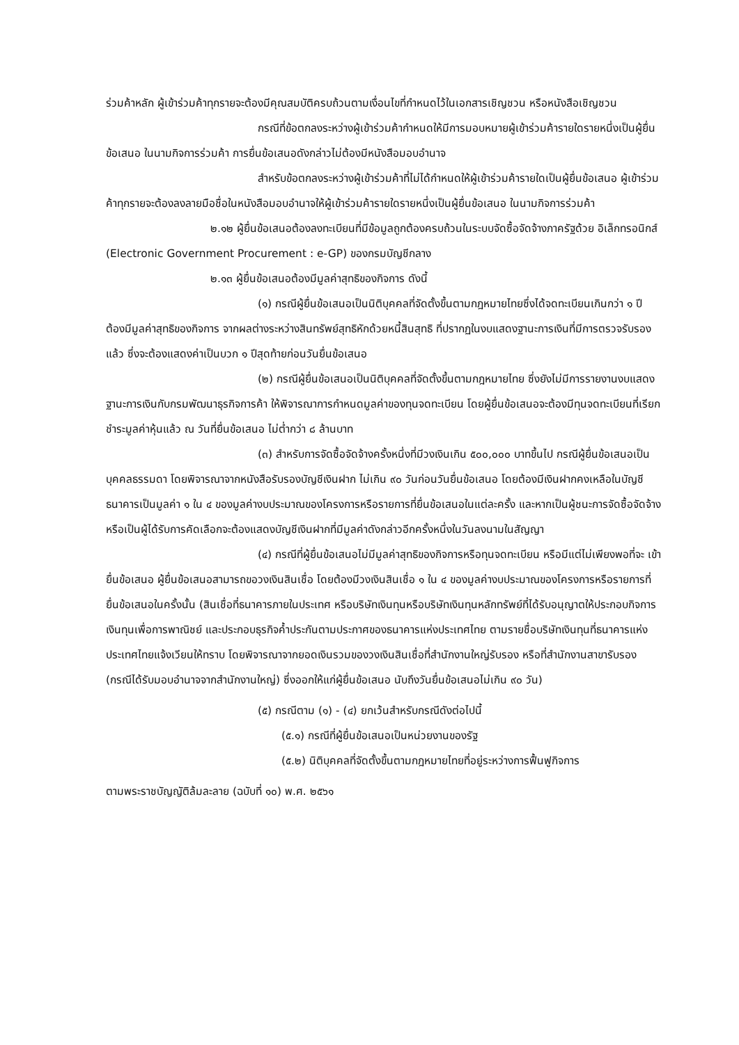ร่วมค้าหลัก ผู้เข้าร่วมค้าทุกรายจะต้องมีคุณสมบัติครบถ้วนตามเงื่อนไขที่กำหนดไว้ในเอกสารเชิญชวน หรือหนังสือเชิญชวน
กรณีที่ข้อตกลงระหว่างผู้เข้าร่วมค้ากำหนดให้มีการมอบหมายผู้เข้าร่วมค้ารายใดรายหนึ่งเป็นผู้ยื่นข้อเสนอ ในนามกิจการร่วมค้า การยื่นข้อเสนอดังกล่าวไม่ต้องมีหนังสือมอบอำนาจ
สำหรับข้อตกลงระหว่างผู้เข้าร่วมค้าที่ไม่ได้กำหนดให้ผู้เข้าร่วมค้ารายใดเป็นผู้ยื่นข้อเสนอ ผู้เข้าร่วมค้าทุกรายจะต้องลงลายมือชื่อในหนังสือมอบอำนาจให้ผู้เข้าร่วมค้ารายใดรายหนึ่งเป็นผู้ยื่นข้อเสนอ ในนามกิจการร่วมค้า
๒.๑๒ ผู้ยื่นข้อเสนอต้องลงทะเบียนที่มีข้อมูลถูกต้องครบถ้วนในระบบจัดซื้อจัดจ้างภาครัฐด้วย อิเล็กทรอนิกส์ (Electronic Government Procurement : e-GP) ของกรมบัญชีกลาง
๒.๑๓ ผู้ยื่นข้อเสนอต้องมีมูลค่าสุทธิของกิจการ ดังนี้
(๑) กรณีผู้ยื่นข้อเสนอเป็นนิติบุคคลที่จัดตั้งขึ้นตามกฎหมายไทยซึ่งได้จดทะเบียนเกินกว่า ๑ ปี ต้องมีมูลค่าสุทธิของกิจการ จากผลต่างระหว่างสินทรัพย์สุทธิหักด้วยหนี้สินสุทธิ ที่ปรากฏในงบแสดงฐานะการเงินที่มีการตรวจรับรองแล้ว ซึ่งจะต้องแสดงค่าเป็นบวก ๑ ปีสุดท้ายก่อนวันยื่นข้อเสนอ
(๒) กรณีผู้ยื่นข้อเสนอเป็นนิติบุคคลที่จัดตั้งขึ้นตามกฎหมายไทย ซึ่งยังไม่มีการรายงานงบแสดงฐานะการเงินกับกรมพัฒนาธุรกิจการค้า ให้พิจารณาการกำหนดมูลค่าของทุนจดทะเบียน โดยผู้ยื่นข้อเสนอจะต้องมีทุนจดทะเบียนที่เรียกชำระมูลค่าหุ้นแล้ว ณ วันที่ยื่นข้อเสนอ ไม่ต่ำกว่า ๘ ล้านบาท
(๓) สำหรับการจัดซื้อจัดจ้างครั้งหนึ่งที่มีวงเงินเกิน ๕๐๐,๐๐๐ บาทขึ้นไป กรณีผู้ยื่นข้อเสนอเป็นบุคคลธรรมดา โดยพิจารณาจากหนังสือรับรองบัญชีเงินฝาก ไม่เกิน ๙๐ วันก่อนวันยื่นข้อเสนอ โดยต้องมีเงินฝากคงเหลือในบัญชีธนาคารเป็นมูลค่า ๑ ใน ๔ ของมูลค่างบประมาณของโครงการหรือรายการที่ยื่นข้อเสนอในแต่ละครั้ง และหากเป็นผู้ชนะการจัดซื้อจัดจ้างหรือเป็นผู้ได้รับการคัดเลือกจะต้องแสดงบัญชีเงินฝากที่มีมูลค่าดังกล่าวอีกครั้งหนึ่งในวันลงนามในสัญญา
(๔) กรณีที่ผู้ยื่นข้อเสนอไม่มีมูลค่าสุทธิของกิจการหรือทุนจดทะเบียน หรือมีแต่ไม่เพียงพอที่จะ เข้ายื่นข้อเสนอ ผู้ยื่นข้อเสนอสามารถขอวงเงินสินเชื่อ โดยต้องมีวงเงินสินเชื่อ ๑ ใน ๔ ของมูลค่างบประมาณของโครงการหรือรายการที่ยื่นข้อเสนอในครั้งนั้น (สินเชื่อที่ธนาคารภายในประเทศ หรือบริษัทเงินทุนหรือบริษัทเงินทุนหลักทรัพย์ที่ได้รับอนุญาตให้ประกอบกิจการเงินทุนเพื่อการพาณิชย์ และประกอบธุรกิจค้ำประกันตามประกาศของธนาคารแห่งประเทศไทย ตามรายชื่อบริษัทเงินทุนที่ธนาคารแห่งประเทศไทยแจ้งเวียนให้ทราบ โดยพิจารณาจากยอดเงินรวมของวงเงินสินเชื่อที่สำนักงานใหญ่รับรอง หรือที่สำนักงานสาขารับรอง (กรณีได้รับมอบอำนาจจากสำนักงานใหญ่) ซึ่งออกให้แก่ผู้ยื่นข้อเสนอ นับถึงวันยื่นข้อเสนอไม่เกิน ๙๐ วัน)
(๕) กรณีตาม (๑) - (๔) ยกเว้นสำหรับกรณีดังต่อไปนี้
(๕.๑) กรณีที่ผู้ยื่นข้อเสนอเป็นหน่วยงานของรัฐ
(๕.๒) นิติบุคคลที่จัดตั้งขึ้นตามกฎหมายไทยที่อยู่ระหว่างการฟื้นฟูกิจการ
ตามพระราชบัญญัติล้มละลาย (ฉบับที่ ๑๐) พ.ศ. ๒๕๖๑